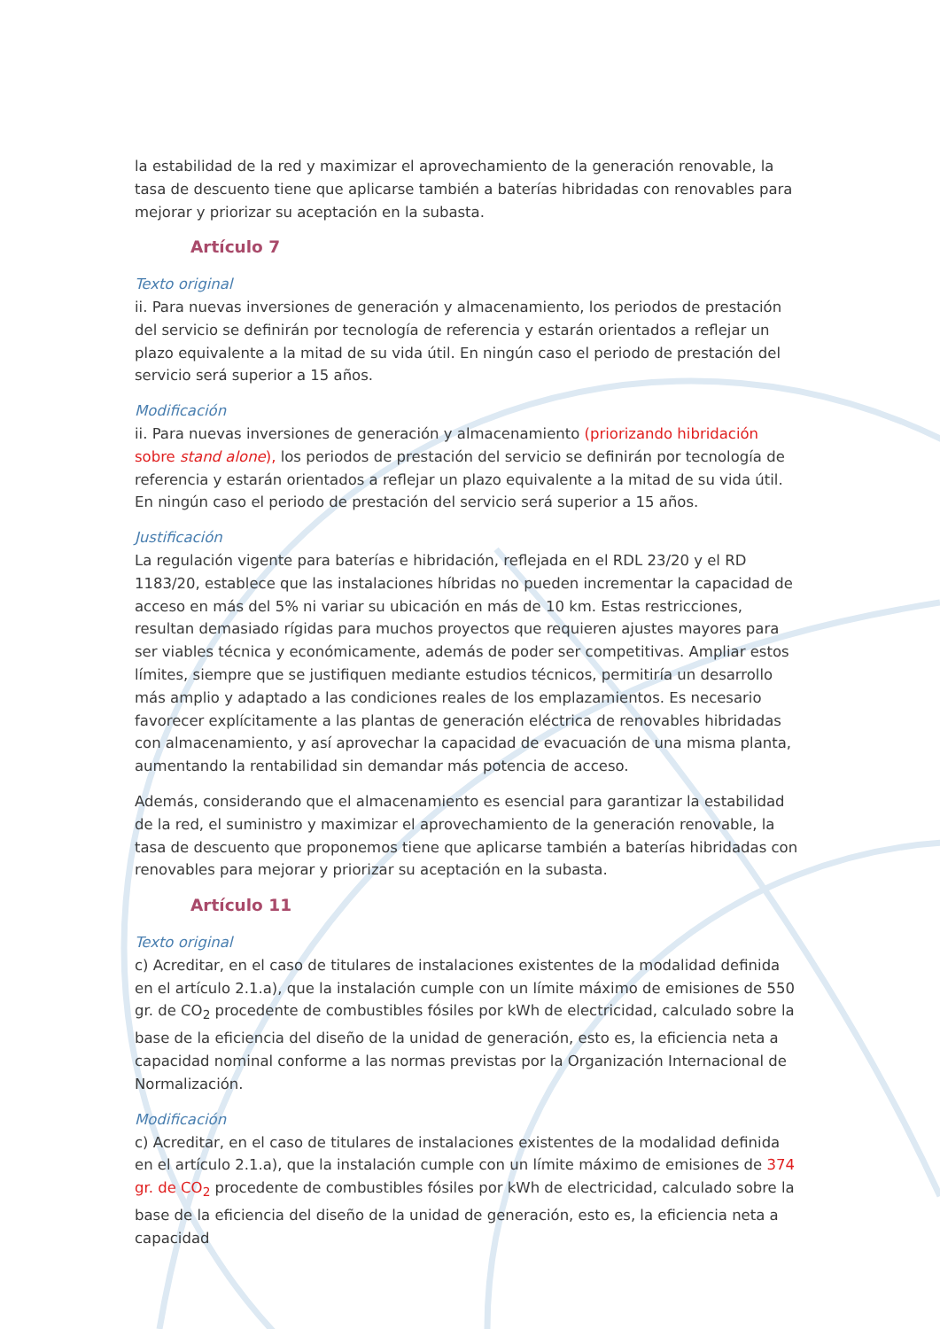la estabilidad de la red y maximizar el aprovechamiento de la generación renovable, la tasa de descuento tiene que aplicarse también a baterías hibridadas con renovables para mejorar y priorizar su aceptación en la subasta.
Artículo 7
Texto original
ii. Para nuevas inversiones de generación y almacenamiento, los periodos de prestación del servicio se definirán por tecnología de referencia y estarán orientados a reflejar un plazo equivalente a la mitad de su vida útil. En ningún caso el periodo de prestación del servicio será superior a 15 años.
Modificación
ii. Para nuevas inversiones de generación y almacenamiento (priorizando hibridación sobre stand alone), los periodos de prestación del servicio se definirán por tecnología de referencia y estarán orientados a reflejar un plazo equivalente a la mitad de su vida útil. En ningún caso el periodo de prestación del servicio será superior a 15 años.
Justificación
La regulación vigente para baterías e hibridación, reflejada en el RDL 23/20 y el RD 1183/20, establece que las instalaciones híbridas no pueden incrementar la capacidad de acceso en más del 5% ni variar su ubicación en más de 10 km. Estas restricciones, resultan demasiado rígidas para muchos proyectos que requieren ajustes mayores para ser viables técnica y económicamente, además de poder ser competitivas. Ampliar estos límites, siempre que se justifiquen mediante estudios técnicos, permitiría un desarrollo más amplio y adaptado a las condiciones reales de los emplazamientos. Es necesario favorecer explícitamente a las plantas de generación eléctrica de renovables hibridadas con almacenamiento, y así aprovechar la capacidad de evacuación de una misma planta, aumentando la rentabilidad sin demandar más potencia de acceso.
Además, considerando que el almacenamiento es esencial para garantizar la estabilidad de la red, el suministro y maximizar el aprovechamiento de la generación renovable, la tasa de descuento que proponemos tiene que aplicarse también a baterías hibridadas con renovables para mejorar y priorizar su aceptación en la subasta.
Artículo 11
Texto original
c) Acreditar, en el caso de titulares de instalaciones existentes de la modalidad definida en el artículo 2.1.a), que la instalación cumple con un límite máximo de emisiones de 550 gr. de CO<sub>2</sub> procedente de combustibles fósiles por kWh de electricidad, calculado sobre la base de la eficiencia del diseño de la unidad de generación, esto es, la eficiencia neta a capacidad nominal conforme a las normas previstas por la Organización Internacional de Normalización.
Modificación
c) Acreditar, en el caso de titulares de instalaciones existentes de la modalidad definida en el artículo 2.1.a), que la instalación cumple con un límite máximo de emisiones de 374 gr. de CO<sub>2</sub> procedente de combustibles fósiles por kWh de electricidad, calculado sobre la base de la eficiencia del diseño de la unidad de generación, esto es, la eficiencia neta a capacidad